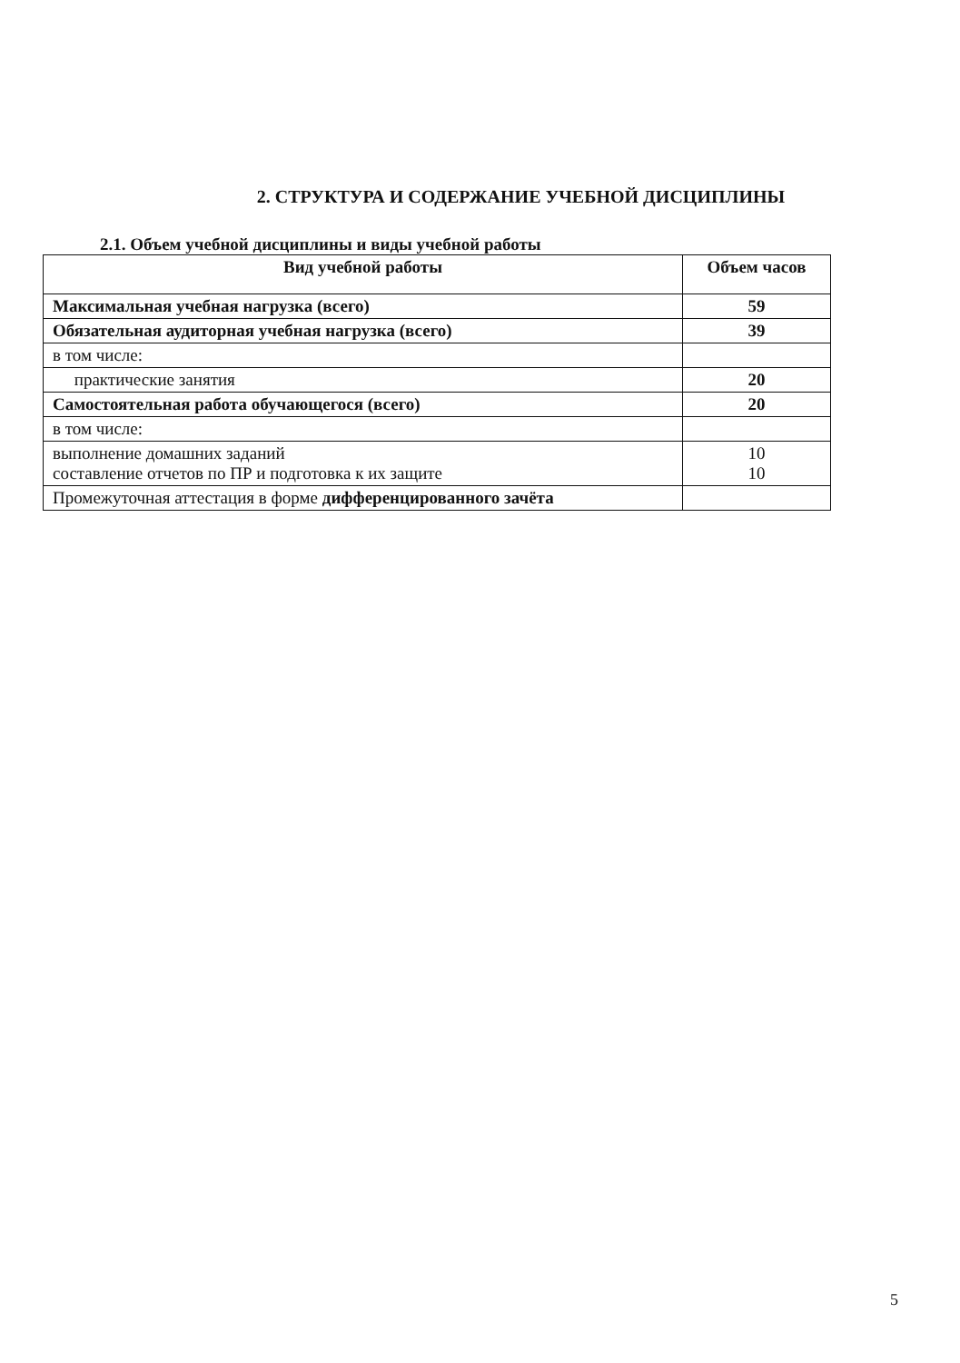2. СТРУКТУРА И СОДЕРЖАНИЕ УЧЕБНОЙ ДИСЦИПЛИНЫ
2.1. Объем учебной дисциплины и виды учебной работы
| Вид учебной работы | Объем часов |
| --- | --- |
| Максимальная учебная нагрузка (всего) | 59 |
| Обязательная аудиторная учебная нагрузка (всего) | 39 |
| в том числе: | |
| практические занятия | 20 |
| Самостоятельная работа обучающегося (всего) | 20 |
| в том числе: | |
| выполнение домашних заданий составление отчетов по ПР и подготовка к их защите | 10 10 |
| Промежуточная аттестация в форме дифференцированного зачёта | |
5